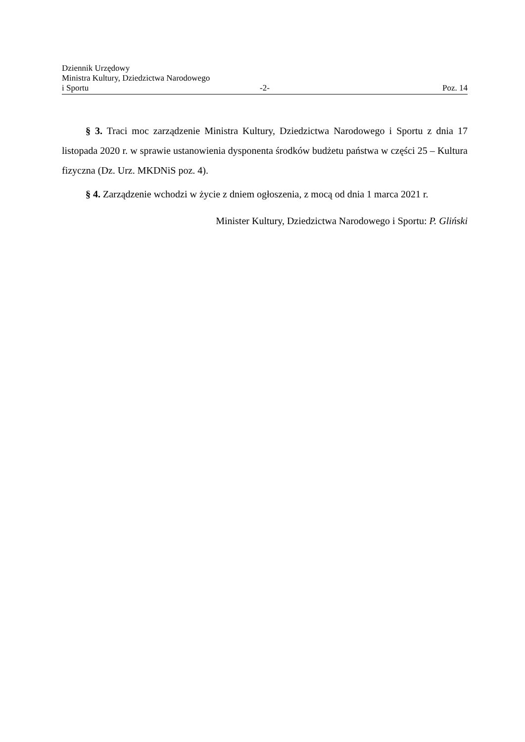Dziennik Urzędowy
Ministra Kultury, Dziedzictwa Narodowego
i Sportu -2- Poz. 14
§ 3. Traci moc zarządzenie Ministra Kultury, Dziedzictwa Narodowego i Sportu z dnia 17 listopada 2020 r. w sprawie ustanowienia dysponenta środków budżetu państwa w części 25 – Kultura fizyczna (Dz. Urz. MKDNiS poz. 4).
§ 4. Zarządzenie wchodzi w życie z dniem ogłoszenia, z mocą od dnia 1 marca 2021 r.
Minister Kultury, Dziedzictwa Narodowego i Sportu: P. Gliński